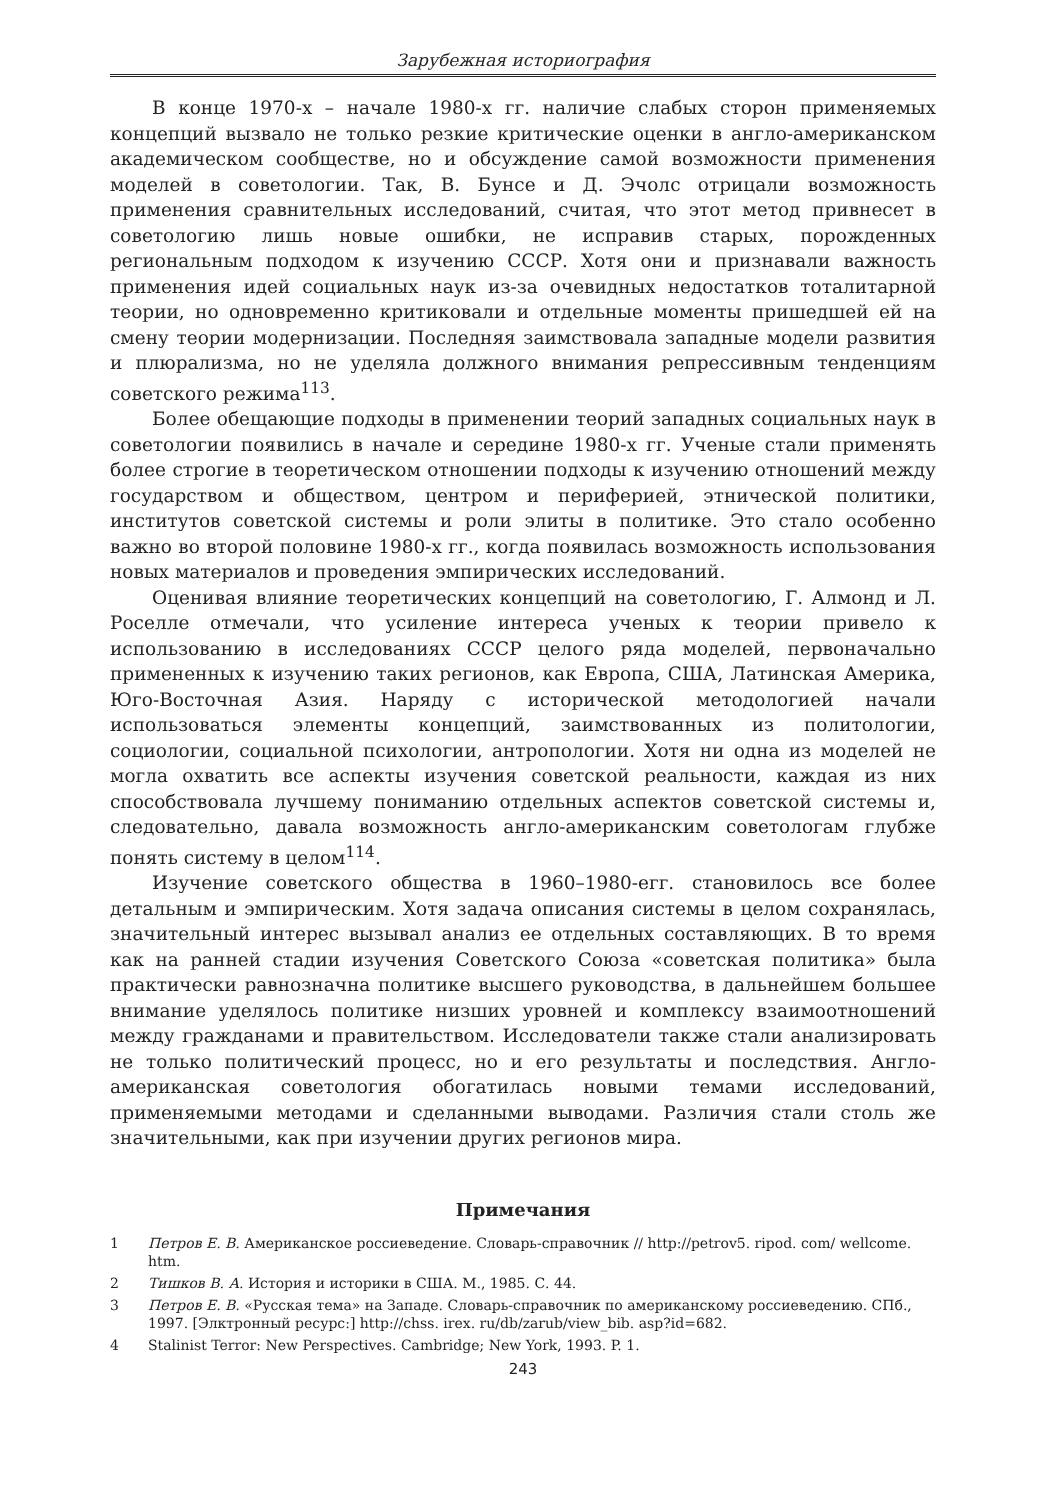Зарубежная историография
В конце 1970-х – начале 1980-х гг. наличие слабых сторон применяемых концепций вызвало не только резкие критические оценки в англо-американском академическом сообществе, но и обсуждение самой возможности применения моделей в советологии. Так, В. Бунсе и Д. Эчолс отрицали возможность применения сравнительных исследований, считая, что этот метод привнесет в советологию лишь новые ошибки, не исправив старых, порожденных региональным подходом к изучению СССР. Хотя они и признавали важность применения идей социальных наук из-за очевидных недостатков тоталитарной теории, но одновременно критиковали и отдельные моменты пришедшей ей на смену теории модернизации. Последняя заимствовала западные модели развития и плюрализма, но не уделяла должного внимания репрессивным тенденциям советского режима<sup>113</sup>.
Более обещающие подходы в применении теорий западных социальных наук в советологии появились в начале и середине 1980-х гг. Ученые стали применять более строгие в теоретическом отношении подходы к изучению отношений между государством и обществом, центром и периферией, этнической политики, институтов советской системы и роли элиты в политике. Это стало особенно важно во второй половине 1980-х гг., когда появилась возможность использования новых материалов и проведения эмпирических исследований.
Оценивая влияние теоретических концепций на советологию, Г. Алмонд и Л. Роселле отмечали, что усиление интереса ученых к теории привело к использованию в исследованиях СССР целого ряда моделей, первоначально примененных к изучению таких регионов, как Европа, США, Латинская Америка, Юго-Восточная Азия. Наряду с исторической методологией начали использоваться элементы концепций, заимствованных из политологии, социологии, социальной психологии, антропологии. Хотя ни одна из моделей не могла охватить все аспекты изучения советской реальности, каждая из них способствовала лучшему пониманию отдельных аспектов советской системы и, следовательно, давала возможность англо-американским советологам глубже понять систему в целом<sup>114</sup>.
Изучение советского общества в 1960–1980-егг. становилось все более детальным и эмпирическим. Хотя задача описания системы в целом сохранялась, значительный интерес вызывал анализ ее отдельных составляющих. В то время как на ранней стадии изучения Советского Союза «советская политика» была практически равнозначна политике высшего руководства, в дальнейшем большее внимание уделялось политике низших уровней и комплексу взаимоотношений между гражданами и правительством. Исследователи также стали анализировать не только политический процесс, но и его результаты и последствия. Англо-американская советология обогатилась новыми темами исследований, применяемыми методами и сделанными выводами. Различия стали столь же значительными, как при изучении других регионов мира.
Примечания
1 Петров Е. В. Американское россиеведение. Словарь-справочник // http://petrov5. ripod. com/ wellcome. htm.
2 Тишков В. А. История и историки в США. М., 1985. С. 44.
3 Петров Е. В. «Русская тема» на Западе. Словарь-справочник по американскому россиеведению. СПб., 1997. [Элктронный ресурс:] http://chss. irex. ru/db/zarub/view_bib. asp?id=682.
4 Stalinist Terror: New Perspectives. Cambridge; New York, 1993. P. 1.
243